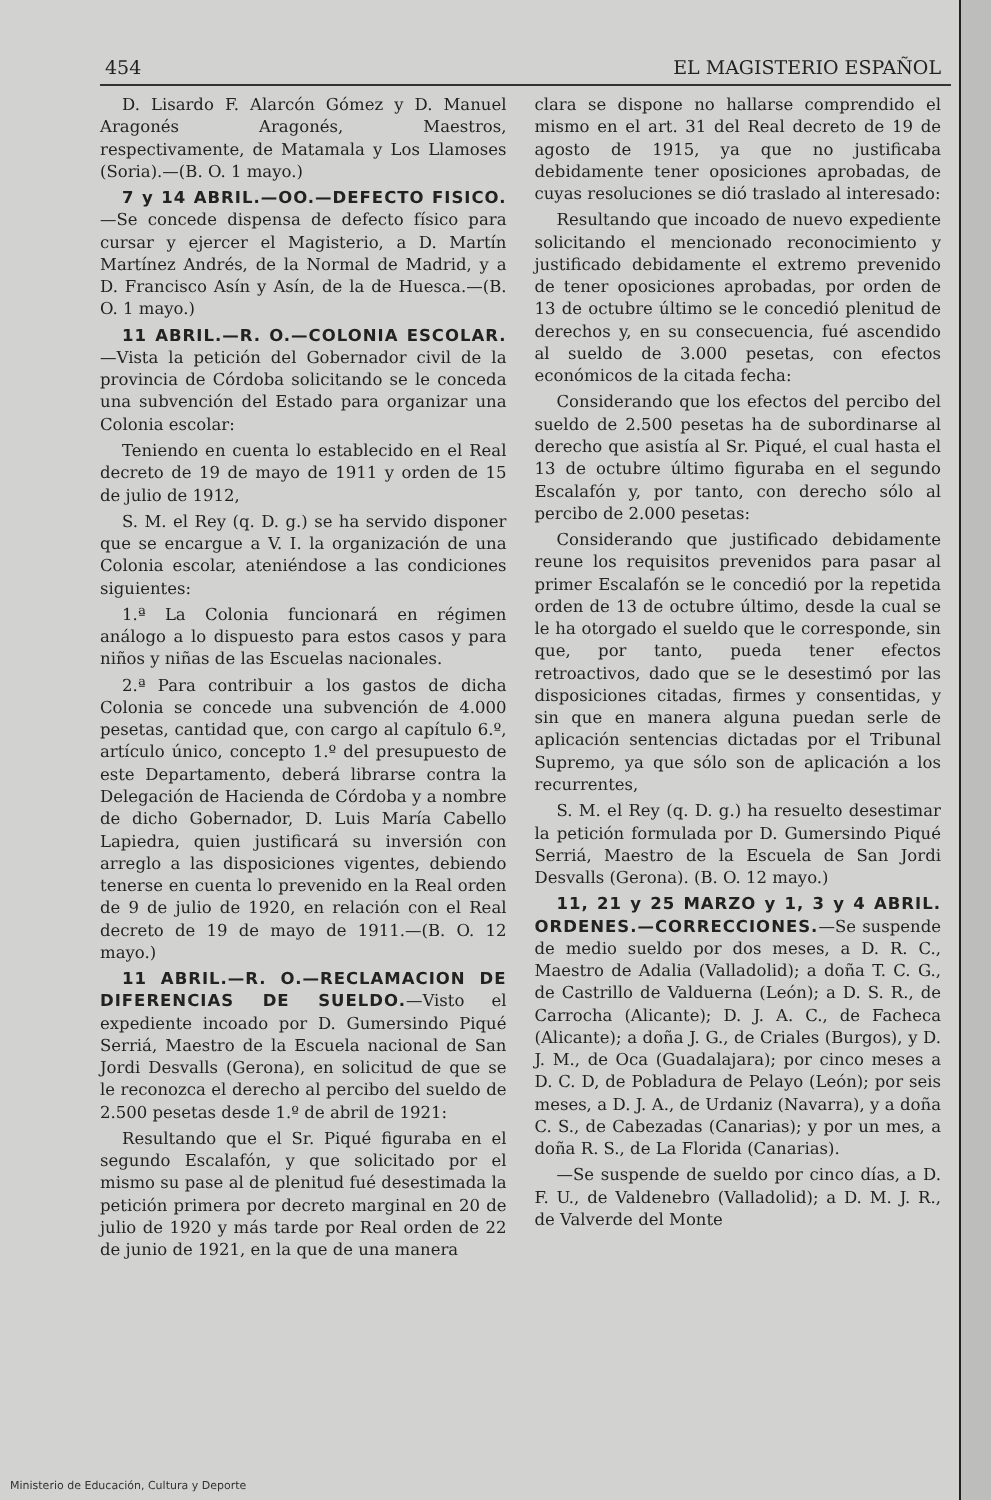454 EL MAGISTERIO ESPAÑOL
D. Lisardo F. Alarcón Gómez y D. Manuel Aragonés Aragonés, Maestros, respectivamente, de Matamala y Los Llamoses (Soria).—(B. O. 1 mayo.)
7 y 14 ABRIL.—OO.—DEFECTO FISICO.—Se concede dispensa de defecto físico para cursar y ejercer el Magisterio, a D. Martín Martínez Andrés, de la Normal de Madrid, y a D. Francisco Asín y Asín, de la de Huesca.—(B. O. 1 mayo.)
11 ABRIL.—R. O.—COLONIA ESCOLAR.—Vista la petición del Gobernador civil de la provincia de Córdoba solicitando se le conceda una subvención del Estado para organizar una Colonia escolar:
Teniendo en cuenta lo establecido en el Real decreto de 19 de mayo de 1911 y orden de 15 de julio de 1912,
S. M. el Rey (q. D. g.) se ha servido disponer que se encargue a V. I. la organización de una Colonia escolar, ateniéndose a las condiciones siguientes:
1.ª La Colonia funcionará en régimen análogo a lo dispuesto para estos casos y para niños y niñas de las Escuelas nacionales.
2.ª Para contribuir a los gastos de dicha Colonia se concede una subvención de 4.000 pesetas, cantidad que, con cargo al capítulo 6.º, artículo único, concepto 1.º del presupuesto de este Departamento, deberá librarse contra la Delegación de Hacienda de Córdoba y a nombre de dicho Gobernador, D. Luis María Cabello Lapiedra, quien justificará su inversión con arreglo a las disposiciones vigentes, debiendo tenerse en cuenta lo prevenido en la Real orden de 9 de julio de 1920, en relación con el Real decreto de 19 de mayo de 1911.—(B. O. 12 mayo.)
11 ABRIL.—R. O.—RECLAMACION DE DIFERENCIAS DE SUELDO.—Visto el expediente incoado por D. Gumersindo Piqué Serriá, Maestro de la Escuela nacional de San Jordi Desvalls (Gerona), en solicitud de que se le reconozca el derecho al percibo del sueldo de 2.500 pesetas desde 1.º de abril de 1921:
Resultando que el Sr. Piqué figuraba en el segundo Escalafón, y que solicitado por el mismo su pase al de plenitud fué desestimada la petición primera por decreto marginal en 20 de julio de 1920 y más tarde por Real orden de 22 de junio de 1921, en la que de una manera
clara se dispone no hallarse comprendido el mismo en el art. 31 del Real decreto de 19 de agosto de 1915, ya que no justificaba debidamente tener oposiciones aprobadas, de cuyas resoluciones se dió traslado al interesado:
Resultando que incoado de nuevo expediente solicitando el mencionado reconocimiento y justificado debidamente el extremo prevenido de tener oposiciones aprobadas, por orden de 13 de octubre último se le concedió plenitud de derechos y, en su consecuencia, fué ascendido al sueldo de 3.000 pesetas, con efectos económicos de la citada fecha:
Considerando que los efectos del percibo del sueldo de 2.500 pesetas ha de subordinarse al derecho que asistía al Sr. Piqué, el cual hasta el 13 de octubre último figuraba en el segundo Escalafón y, por tanto, con derecho sólo al percibo de 2.000 pesetas:
Considerando que justificado debidamente reune los requisitos prevenidos para pasar al primer Escalafón se le concedió por la repetida orden de 13 de octubre último, desde la cual se le ha otorgado el sueldo que le corresponde, sin que, por tanto, pueda tener efectos retroactivos, dado que se le desestimó por las disposiciones citadas, firmes y consentidas, y sin que en manera alguna puedan serle de aplicación sentencias dictadas por el Tribunal Supremo, ya que sólo son de aplicación a los recurrentes,
S. M. el Rey (q. D. g.) ha resuelto desestimar la petición formulada por D. Gumersindo Piqué Serriá, Maestro de la Escuela de San Jordi Desvalls (Gerona). (B. O. 12 mayo.)
11, 21 y 25 MARZO y 1, 3 y 4 ABRIL. ORDENES.—CORRECCIONES.—Se suspende de medio sueldo por dos meses, a D. R. C., Maestro de Adalia (Valladolid); a doña T. C. G., de Castrillo de Valduerna (León); a D. S. R., de Carrocha (Alicante); D. J. A. C., de Facheca (Alicante); a doña J. G., de Criales (Burgos), y D. J. M., de Oca (Guadalajara); por cinco meses a D. C. D, de Pobladura de Pelayo (León); por seis meses, a D. J. A., de Urdaniz (Navarra), y a doña C. S., de Cabezadas (Canarias); y por un mes, a doña R. S., de La Florida (Canarias).
—Se suspende de sueldo por cinco días, a D. F. U., de Valdenebro (Valladolid); a D. M. J. R., de Valverde del Monte
Ministerio de Educación, Cultura y Deporte